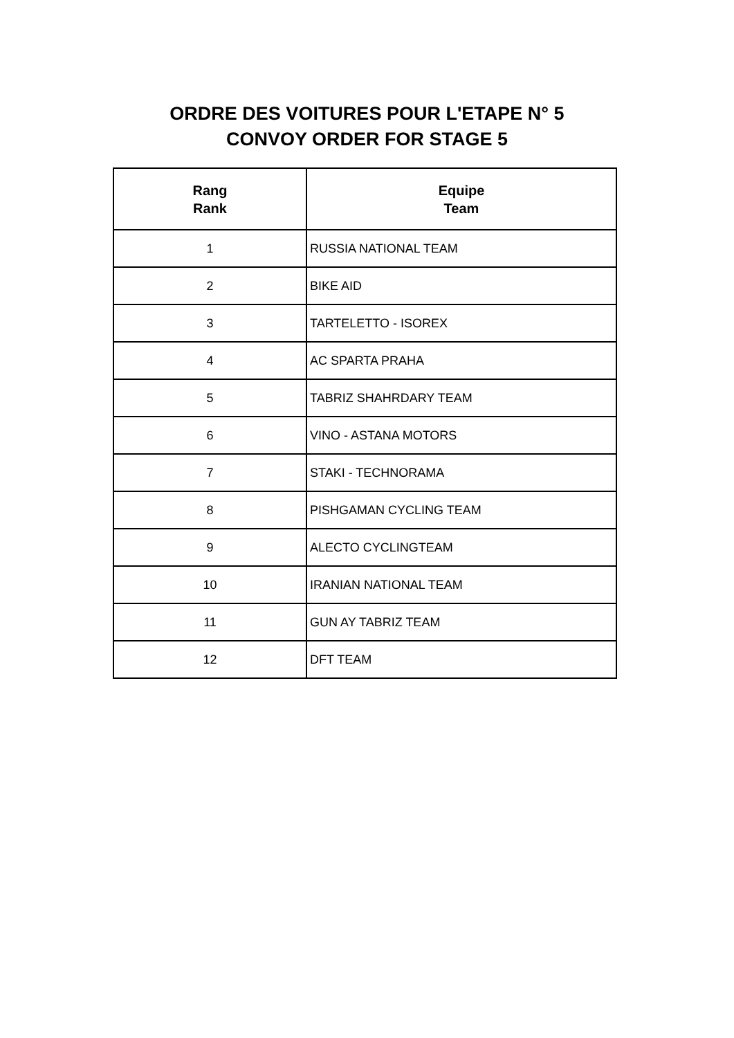ORDRE DES VOITURES POUR L'ETAPE N° 5
CONVOY ORDER FOR STAGE 5
| Rang Rank | Equipe Team |
| --- | --- |
| 1 | RUSSIA NATIONAL TEAM |
| 2 | BIKE AID |
| 3 | TARTELETTO - ISOREX |
| 4 | AC SPARTA PRAHA |
| 5 | TABRIZ SHAHRDARY TEAM |
| 6 | VINO - ASTANA MOTORS |
| 7 | STAKI - TECHNORAMA |
| 8 | PISHGAMAN CYCLING TEAM |
| 9 | ALECTO CYCLINGTEAM |
| 10 | IRANIAN NATIONAL TEAM |
| 11 | GUN AY TABRIZ TEAM |
| 12 | DFT TEAM |